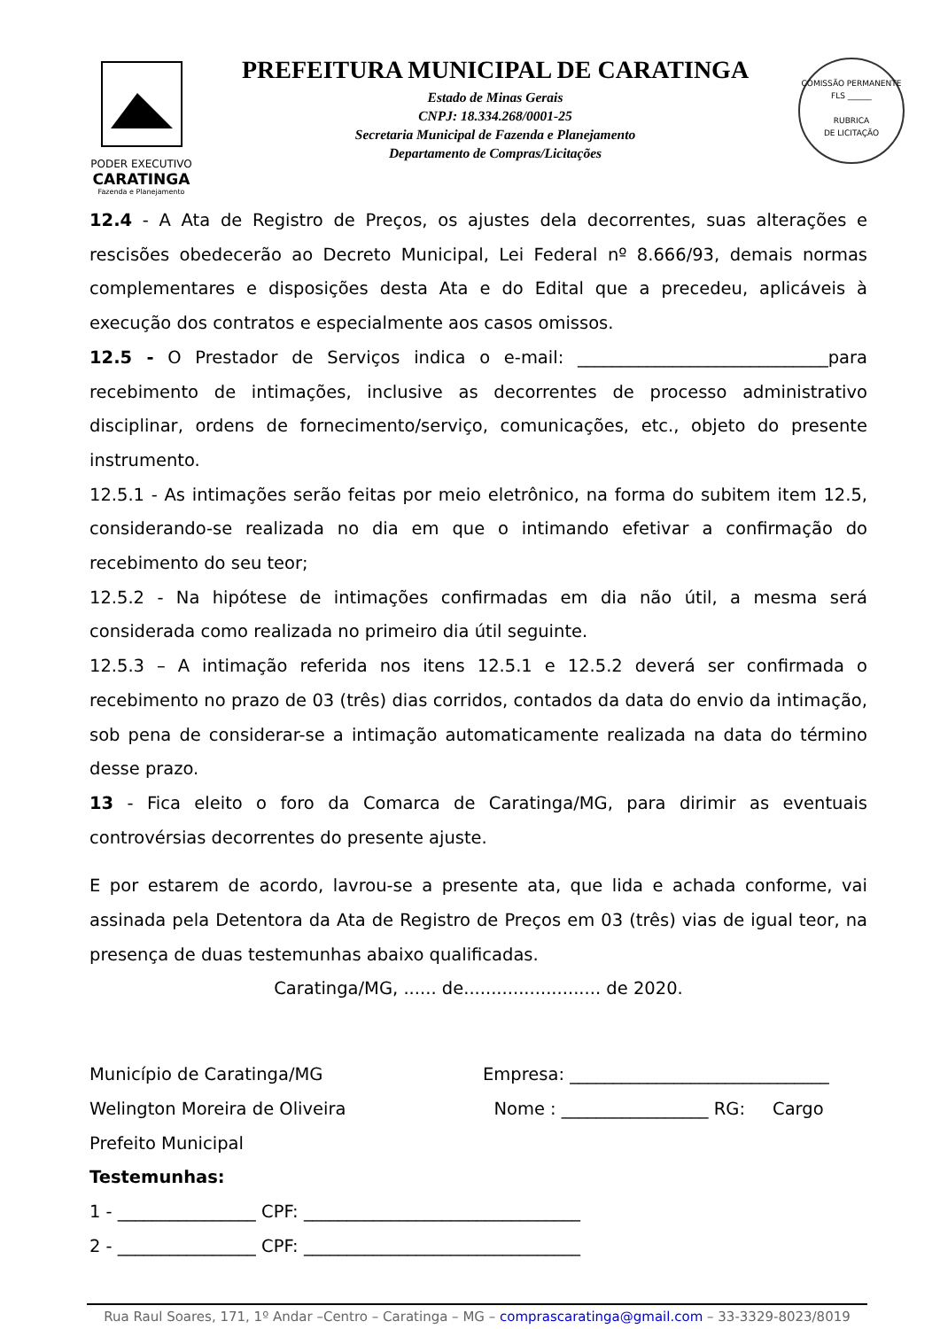PODER EXECUTIVO
CARATINGA
Fazenda e Planejamento
PREFEITURA MUNICIPAL DE CARATINGA
Estado de Minas Gerais
CNPJ: 18.334.268/0001-25
Secretaria Municipal de Fazenda e Planejamento
Departamento de Compras/Licitações
COMISSÃO PERMANENTE
FLS ______
RUBRICA
DE LICITAÇÃO
12.4 - A Ata de Registro de Preços, os ajustes dela decorrentes, suas alterações e rescisões obedecerão ao Decreto Municipal, Lei Federal nº 8.666/93, demais normas complementares e disposições desta Ata e do Edital que a precedeu, aplicáveis à execução dos contratos e especialmente aos casos omissos.
12.5 - O Prestador de Serviços indica o e-mail: _____________________________para recebimento de intimações, inclusive as decorrentes de processo administrativo disciplinar, ordens de fornecimento/serviço, comunicações, etc., objeto do presente instrumento.
12.5.1 - As intimações serão feitas por meio eletrônico, na forma do subitem item 12.5, considerando-se realizada no dia em que o intimando efetivar a confirmação do recebimento do seu teor;
12.5.2 - Na hipótese de intimações confirmadas em dia não útil, a mesma será considerada como realizada no primeiro dia útil seguinte.
12.5.3 – A intimação referida nos itens 12.5.1 e 12.5.2 deverá ser confirmada o recebimento no prazo de 03 (três) dias corridos, contados da data do envio da intimação, sob pena de considerar-se a intimação automaticamente realizada na data do término desse prazo.
13 - Fica eleito o foro da Comarca de Caratinga/MG, para dirimir as eventuais controvérsias decorrentes do presente ajuste.
E por estarem de acordo, lavrou-se a presente ata, que lida e achada conforme, vai assinada pela Detentora da Ata de Registro de Preços em 03 (três) vias de igual teor, na presença de duas testemunhas abaixo qualificadas.
Caratinga/MG, ...... de......................... de 2020.
Município de Caratinga/MG
Welington Moreira de Oliveira
Prefeito Municipal
Empresa: ______________________________
Nome : _________________ RG: Cargo
Testemunhas:
1 - ________________ CPF: ________________________________
2 - ________________ CPF: ________________________________
Rua Raul Soares, 171, 1º Andar –Centro – Caratinga – MG – comprascaratinga@gmail.com – 33-3329-8023/8019